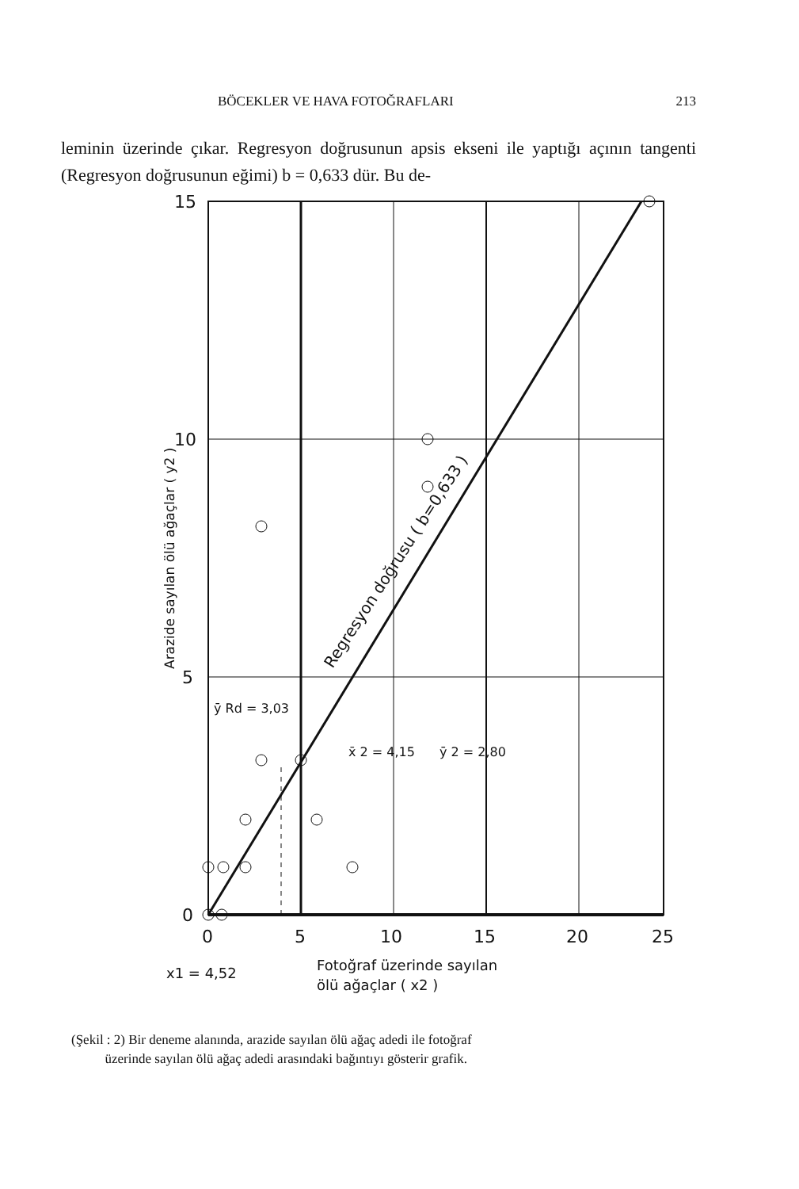BÖCEKLER VE HAVA FOTOĞRAFLARI 213
leminin üzerinde çıkar. Regresyon doğrusunun apsis ekseni ile yaptığı açının tangenti (Regresyon doğrusunun eğimi) b = 0,633 dür. Bu de-
15
10
5
0
0
5
10
15
20
25
ȳ Rd = 3,03
x̄ 2 = 4,15
ȳ 2 = 2,80
x1 = 4,52
Fotoğraf üzerinde sayılan
ölü ağaçlar ( x2 )
Regresyon doğrusu ( b=0,633 )
Arazide sayılan ölü ağaçlar ( y2 )
(Şekil : 2) Bir deneme alanında, arazide sayılan ölü ağaç adedi ile fotoğraf
üzerinde sayılan ölü ağaç adedi arasındaki bağıntıyı gösterir grafik.